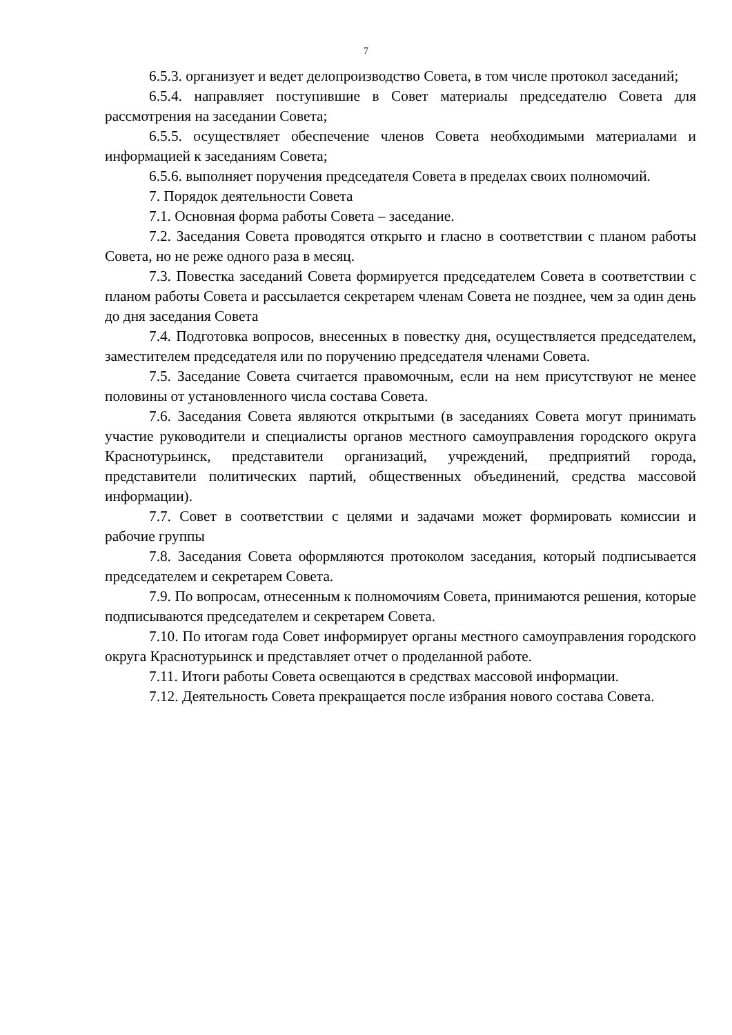7
6.5.3. организует и ведет делопроизводство Совета, в том числе протокол заседаний;
6.5.4. направляет поступившие в Совет материалы председателю Совета для рассмотрения на заседании Совета;
6.5.5. осуществляет обеспечение членов Совета необходимыми материалами и информацией к заседаниям Совета;
6.5.6. выполняет поручения председателя Совета в пределах своих полномочий.
7. Порядок деятельности Совета
7.1. Основная форма работы Совета – заседание.
7.2. Заседания Совета проводятся открыто и гласно в соответствии с планом работы Совета, но не реже одного раза в месяц.
7.3. Повестка заседаний Совета формируется председателем Совета в соответствии с планом работы Совета и рассылается секретарем членам Совета не позднее, чем за один день до дня заседания Совета
7.4. Подготовка вопросов, внесенных в повестку дня, осуществляется председателем, заместителем председателя или по поручению председателя членами Совета.
7.5. Заседание Совета считается правомочным, если на нем присутствуют не менее половины от установленного числа состава Совета.
7.6. Заседания Совета являются открытыми (в заседаниях Совета могут принимать участие руководители и специалисты органов местного самоуправления городского округа Краснотурьинск, представители организаций, учреждений, предприятий города, представители политических партий, общественных объединений, средства массовой информации).
7.7. Совет в соответствии с целями и задачами может формировать комиссии и рабочие группы
7.8. Заседания Совета оформляются протоколом заседания, который подписывается председателем и секретарем Совета.
7.9. По вопросам, отнесенным к полномочиям Совета, принимаются решения, которые подписываются председателем и секретарем Совета.
7.10. По итогам года Совет информирует органы местного самоуправления городского округа Краснотурьинск и представляет отчет о проделанной работе.
7.11. Итоги работы Совета освещаются в средствах массовой информации.
7.12. Деятельность Совета прекращается после избрания нового состава Совета.